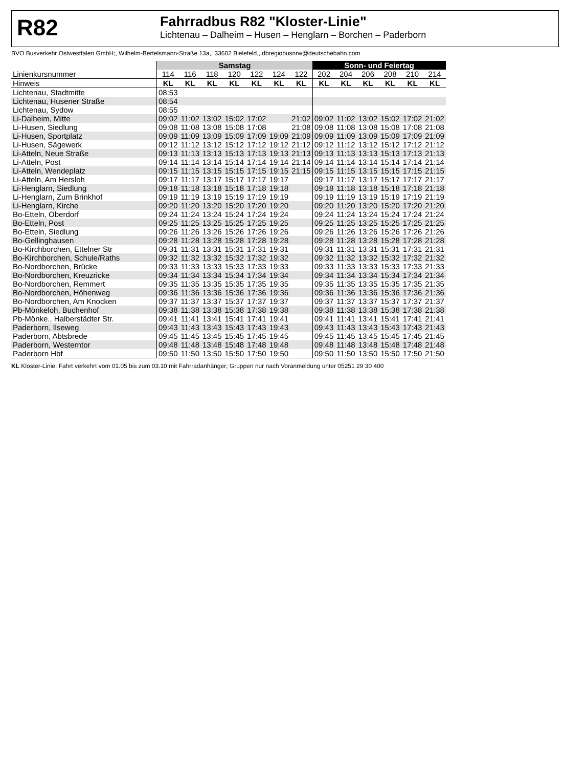R82
Fahrradbus R82 "Kloster-Linie"
Lichtenau – Dalheim – Husen – Henglarn – Borchen – Paderborn
BVO Busverkehr Ostwestfalen GmbH;, Wilhelm-Bertelsmann-Straße 13a,, 33602 Bielefeld,, dbregiobusnrw@deutschebahn.com
| | Samstag | | | | | | | Sonn- und Feiertag | | | | | |
| --- | --- | --- | --- | --- | --- | --- | --- | --- | --- | --- | --- | --- | --- |
| Linienkursnummer | 114 | 116 | 118 | 120 | 122 | 124 | 122 | 202 | 204 | 206 | 208 | 210 | 214 |
| Hinweis | KL | KL | KL | KL | KL | KL | KL | KL | KL | KL | KL | KL | KL |
| Lichtenau, Stadtmitte | 08:53 | | | | | | | | | | | | |
| Lichtenau, Husener Straße | 08:54 | | | | | | | | | | | | |
| Lichtenau, Sydow | 08:55 | | | | | | | | | | | | |
| Li-Dalheim, Mitte | 09:02 | 11:02 | 13:02 | 15:02 | 17:02 | | 21:02 | 09:02 | 11:02 | 13:02 | 15:02 | 17:02 | 21:02 |
| Li-Husen, Siedlung | 09:08 | 11:08 | 13:08 | 15:08 | 17:08 | | 21:08 | 09:08 | 11:08 | 13:08 | 15:08 | 17:08 | 21:08 |
| Li-Husen, Sportplatz | 09:09 | 11:09 | 13:09 | 15:09 | 17:09 | 19:09 | 21:09 | 09:09 | 11:09 | 13:09 | 15:09 | 17:09 | 21:09 |
| Li-Husen, Sägewerk | 09:12 | 11:12 | 13:12 | 15:12 | 17:12 | 19:12 | 21:12 | 09:12 | 11:12 | 13:12 | 15:12 | 17:12 | 21:12 |
| Li-Atteln, Neue Straße | 09:13 | 11:13 | 13:13 | 15:13 | 17:13 | 19:13 | 21:13 | 09:13 | 11:13 | 13:13 | 15:13 | 17:13 | 21:13 |
| Li-Atteln, Post | 09:14 | 11:14 | 13:14 | 15:14 | 17:14 | 19:14 | 21:14 | 09:14 | 11:14 | 13:14 | 15:14 | 17:14 | 21:14 |
| Li-Atteln, Wendeplatz | 09:15 | 11:15 | 13:15 | 15:15 | 17:15 | 19:15 | 21:15 | 09:15 | 11:15 | 13:15 | 15:15 | 17:15 | 21:15 |
| Li-Atteln, Am Hersloh | 09:17 | 11:17 | 13:17 | 15:17 | 17:17 | 19:17 | | 09:17 | 11:17 | 13:17 | 15:17 | 17:17 | 21:17 |
| Li-Henglarn, Siedlung | 09:18 | 11:18 | 13:18 | 15:18 | 17:18 | 19:18 | | 09:18 | 11:18 | 13:18 | 15:18 | 17:18 | 21:18 |
| Li-Henglarn, Zum Brinkhof | 09:19 | 11:19 | 13:19 | 15:19 | 17:19 | 19:19 | | 09:19 | 11:19 | 13:19 | 15:19 | 17:19 | 21:19 |
| Li-Henglarn, Kirche | 09:20 | 11:20 | 13:20 | 15:20 | 17:20 | 19:20 | | 09:20 | 11:20 | 13:20 | 15:20 | 17:20 | 21:20 |
| Bo-Etteln, Oberdorf | 09:24 | 11:24 | 13:24 | 15:24 | 17:24 | 19:24 | | 09:24 | 11:24 | 13:24 | 15:24 | 17:24 | 21:24 |
| Bo-Etteln, Post | 09:25 | 11:25 | 13:25 | 15:25 | 17:25 | 19:25 | | 09:25 | 11:25 | 13:25 | 15:25 | 17:25 | 21:25 |
| Bo-Etteln, Siedlung | 09:26 | 11:26 | 13:26 | 15:26 | 17:26 | 19:26 | | 09:26 | 11:26 | 13:26 | 15:26 | 17:26 | 21:26 |
| Bo-Gellinghausen | 09:28 | 11:28 | 13:28 | 15:28 | 17:28 | 19:28 | | 09:28 | 11:28 | 13:28 | 15:28 | 17:28 | 21:28 |
| Bo-Kirchborchen, Ettelner Str | 09:31 | 11:31 | 13:31 | 15:31 | 17:31 | 19:31 | | 09:31 | 11:31 | 13:31 | 15:31 | 17:31 | 21:31 |
| Bo-Kirchborchen, Schule/Raths | 09:32 | 11:32 | 13:32 | 15:32 | 17:32 | 19:32 | | 09:32 | 11:32 | 13:32 | 15:32 | 17:32 | 21:32 |
| Bo-Nordborchen, Brücke | 09:33 | 11:33 | 13:33 | 15:33 | 17:33 | 19:33 | | 09:33 | 11:33 | 13:33 | 15:33 | 17:33 | 21:33 |
| Bo-Nordborchen, Kreuzricke | 09:34 | 11:34 | 13:34 | 15:34 | 17:34 | 19:34 | | 09:34 | 11:34 | 13:34 | 15:34 | 17:34 | 21:34 |
| Bo-Nordborchen, Remmert | 09:35 | 11:35 | 13:35 | 15:35 | 17:35 | 19:35 | | 09:35 | 11:35 | 13:35 | 15:35 | 17:35 | 21:35 |
| Bo-Nordborchen, Höhenweg | 09:36 | 11:36 | 13:36 | 15:36 | 17:36 | 19:36 | | 09:36 | 11:36 | 13:36 | 15:36 | 17:36 | 21:36 |
| Bo-Nordborchen, Am Knocken | 09:37 | 11:37 | 13:37 | 15:37 | 17:37 | 19:37 | | 09:37 | 11:37 | 13:37 | 15:37 | 17:37 | 21:37 |
| Pb-Mönkeloh, Buchenhof | 09:38 | 11:38 | 13:38 | 15:38 | 17:38 | 19:38 | | 09:38 | 11:38 | 13:38 | 15:38 | 17:38 | 21:38 |
| Pb-Mönke., Halberstädter Str. | 09:41 | 11:41 | 13:41 | 15:41 | 17:41 | 19:41 | | 09:41 | 11:41 | 13:41 | 15:41 | 17:41 | 21:41 |
| Paderborn, Ilseweg | 09:43 | 11:43 | 13:43 | 15:43 | 17:43 | 19:43 | | 09:43 | 11:43 | 13:43 | 15:43 | 17:43 | 21:43 |
| Paderborn, Abtsbrede | 09:45 | 11:45 | 13:45 | 15:45 | 17:45 | 19:45 | | 09:45 | 11:45 | 13:45 | 15:45 | 17:45 | 21:45 |
| Paderborn, Westerntor | 09:48 | 11:48 | 13:48 | 15:48 | 17:48 | 19:48 | | 09:48 | 11:48 | 13:48 | 15:48 | 17:48 | 21:48 |
| Paderborn Hbf | 09:50 | 11:50 | 13:50 | 15:50 | 17:50 | 19:50 | | 09:50 | 11:50 | 13:50 | 15:50 | 17:50 | 21:50 |
KL Kloster-Linie: Fahrt verkehrt vom 01.05 bis zum 03.10 mit Fahrradanhänger; Gruppen nur nach Voranmeldung unter 05251 29 30 400